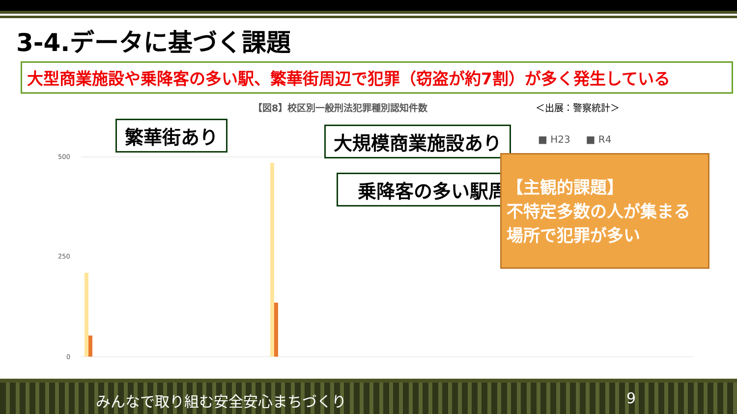3-4.データに基づく課題
大型商業施設や乗降客の多い駅、繁華街周辺で犯罪（窃盗が約7割）が多く発生している
【図8】校区別一般刑法犯罪種別認知件数 ＜出展：警察統計＞
500
250
0
繁華街あり 大規模商業施設あり
乗降客の多い駅周辺
■ H23 ■ R4
【主観的課題】
不特定多数の人が集まる
場所で犯罪が多い
みんなで取り組む安全安心まちづくり 9